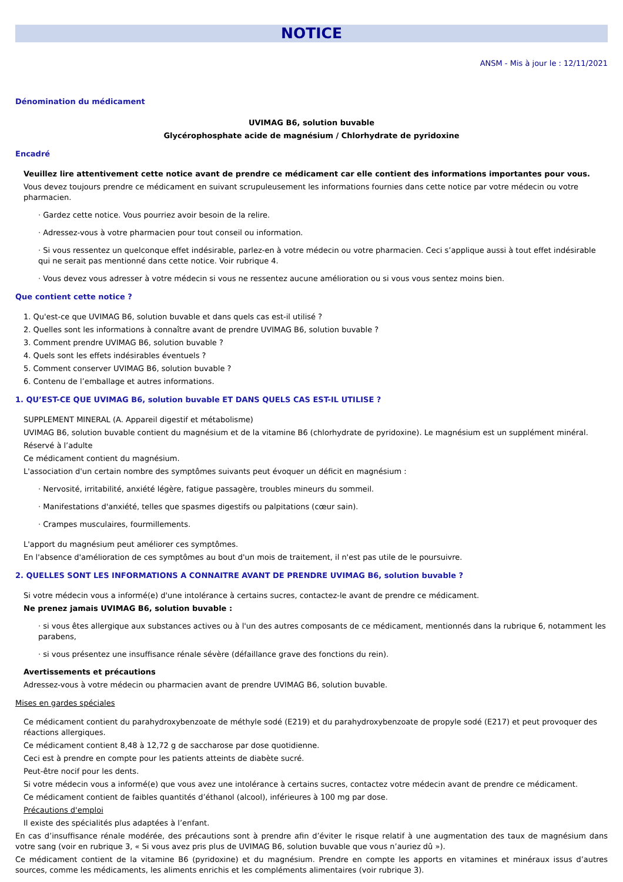NOTICE
ANSM - Mis à jour le : 12/11/2021
Dénomination du médicament
UVIMAG B6, solution buvable
Glycérophosphate acide de magnésium / Chlorhydrate de pyridoxine
Encadré
Veuillez lire attentivement cette notice avant de prendre ce médicament car elle contient des informations importantes pour vous.
Vous devez toujours prendre ce médicament en suivant scrupuleusement les informations fournies dans cette notice par votre médecin ou votre pharmacien.
· Gardez cette notice. Vous pourriez avoir besoin de la relire.
· Adressez-vous à votre pharmacien pour tout conseil ou information.
· Si vous ressentez un quelconque effet indésirable, parlez-en à votre médecin ou votre pharmacien. Ceci s’applique aussi à tout effet indésirable qui ne serait pas mentionné dans cette notice. Voir rubrique 4.
· Vous devez vous adresser à votre médecin si vous ne ressentez aucune amélioration ou si vous vous sentez moins bien.
Que contient cette notice ?
1. Qu'est-ce que UVIMAG B6, solution buvable et dans quels cas est-il utilisé ?
2. Quelles sont les informations à connaître avant de prendre UVIMAG B6, solution buvable ?
3. Comment prendre UVIMAG B6, solution buvable ?
4. Quels sont les effets indésirables éventuels ?
5. Comment conserver UVIMAG B6, solution buvable ?
6. Contenu de l’emballage et autres informations.
1. QU’EST-CE QUE UVIMAG B6, solution buvable ET DANS QUELS CAS EST-IL UTILISE ?
SUPPLEMENT MINERAL (A. Appareil digestif et métabolisme)
UVIMAG B6, solution buvable contient du magnésium et de la vitamine B6 (chlorhydrate de pyridoxine). Le magnésium est un supplément minéral.
Réservé à l’adulte
Ce médicament contient du magnésium.
L'association d'un certain nombre des symptômes suivants peut évoquer un déficit en magnésium :
· Nervosité, irritabilité, anxiété légère, fatigue passagère, troubles mineurs du sommeil.
· Manifestations d'anxiété, telles que spasmes digestifs ou palpitations (cœur sain).
· Crampes musculaires, fourmillements.
L'apport du magnésium peut améliorer ces symptômes.
En l'absence d'amélioration de ces symptômes au bout d'un mois de traitement, il n'est pas utile de le poursuivre.
2. QUELLES SONT LES INFORMATIONS A CONNAITRE AVANT DE PRENDRE UVIMAG B6, solution buvable ?
Si votre médecin vous a informé(e) d'une intolérance à certains sucres, contactez-le avant de prendre ce médicament.
Ne prenez jamais UVIMAG B6, solution buvable :
· si vous êtes allergique aux substances actives ou à l'un des autres composants de ce médicament, mentionnés dans la rubrique 6, notamment les parabens,
· si vous présentez une insuffisance rénale sévère (défaillance grave des fonctions du rein).
Avertissements et précautions
Adressez-vous à votre médecin ou pharmacien avant de prendre UVIMAG B6, solution buvable.
Mises en gardes spéciales
Ce médicament contient du parahydroxybenzoate de méthyle sodé (E219) et du parahydroxybenzoate de propyle sodé (E217) et peut provoquer des réactions allergiques.
Ce médicament contient 8,48 à 12,72 g de saccharose par dose quotidienne.
Ceci est à prendre en compte pour les patients atteints de diabète sucré.
Peut-être nocif pour les dents.
Si votre médecin vous a informé(e) que vous avez une intolérance à certains sucres, contactez votre médecin avant de prendre ce médicament.
Ce médicament contient de faibles quantités d’éthanol (alcool), inférieures à 100 mg par dose.
Précautions d'emploi
Il existe des spécialités plus adaptées à l’enfant.
En cas d’insuffisance rénale modérée, des précautions sont à prendre afin d’éviter le risque relatif à une augmentation des taux de magnésium dans votre sang (voir en rubrique 3, « Si vous avez pris plus de UVIMAG B6, solution buvable que vous n’auriez dû »).
Ce médicament contient de la vitamine B6 (pyridoxine) et du magnésium. Prendre en compte les apports en vitamines et minéraux issus d’autres sources, comme les médicaments, les aliments enrichis et les compléments alimentaires (voir rubrique 3).